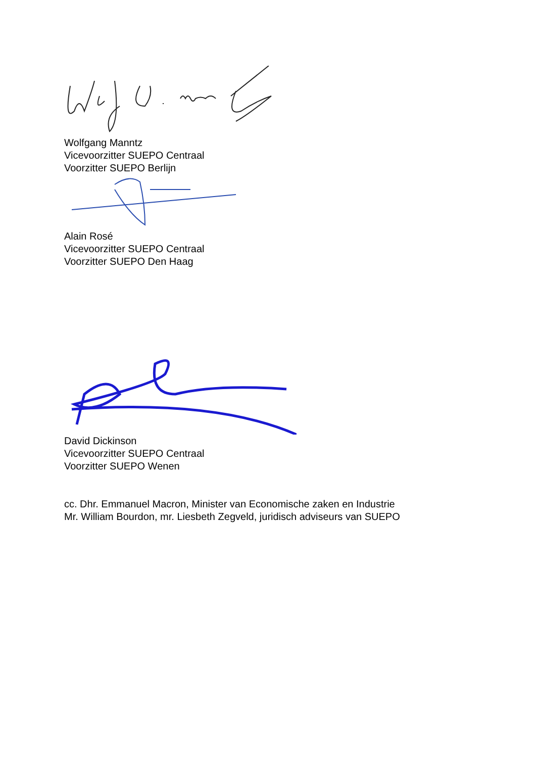Wolfgang Manntz
Vicevoorzitter SUEPO Centraal
Voorzitter SUEPO Berlijn
Alain Rosé
Vicevoorzitter SUEPO Centraal
Voorzitter SUEPO Den Haag
David Dickinson
Vicevoorzitter SUEPO Centraal
Voorzitter SUEPO Wenen
cc. Dhr. Emmanuel Macron, Minister van Economische zaken en Industrie
Mr. William Bourdon, mr. Liesbeth Zegveld, juridisch adviseurs van SUEPO